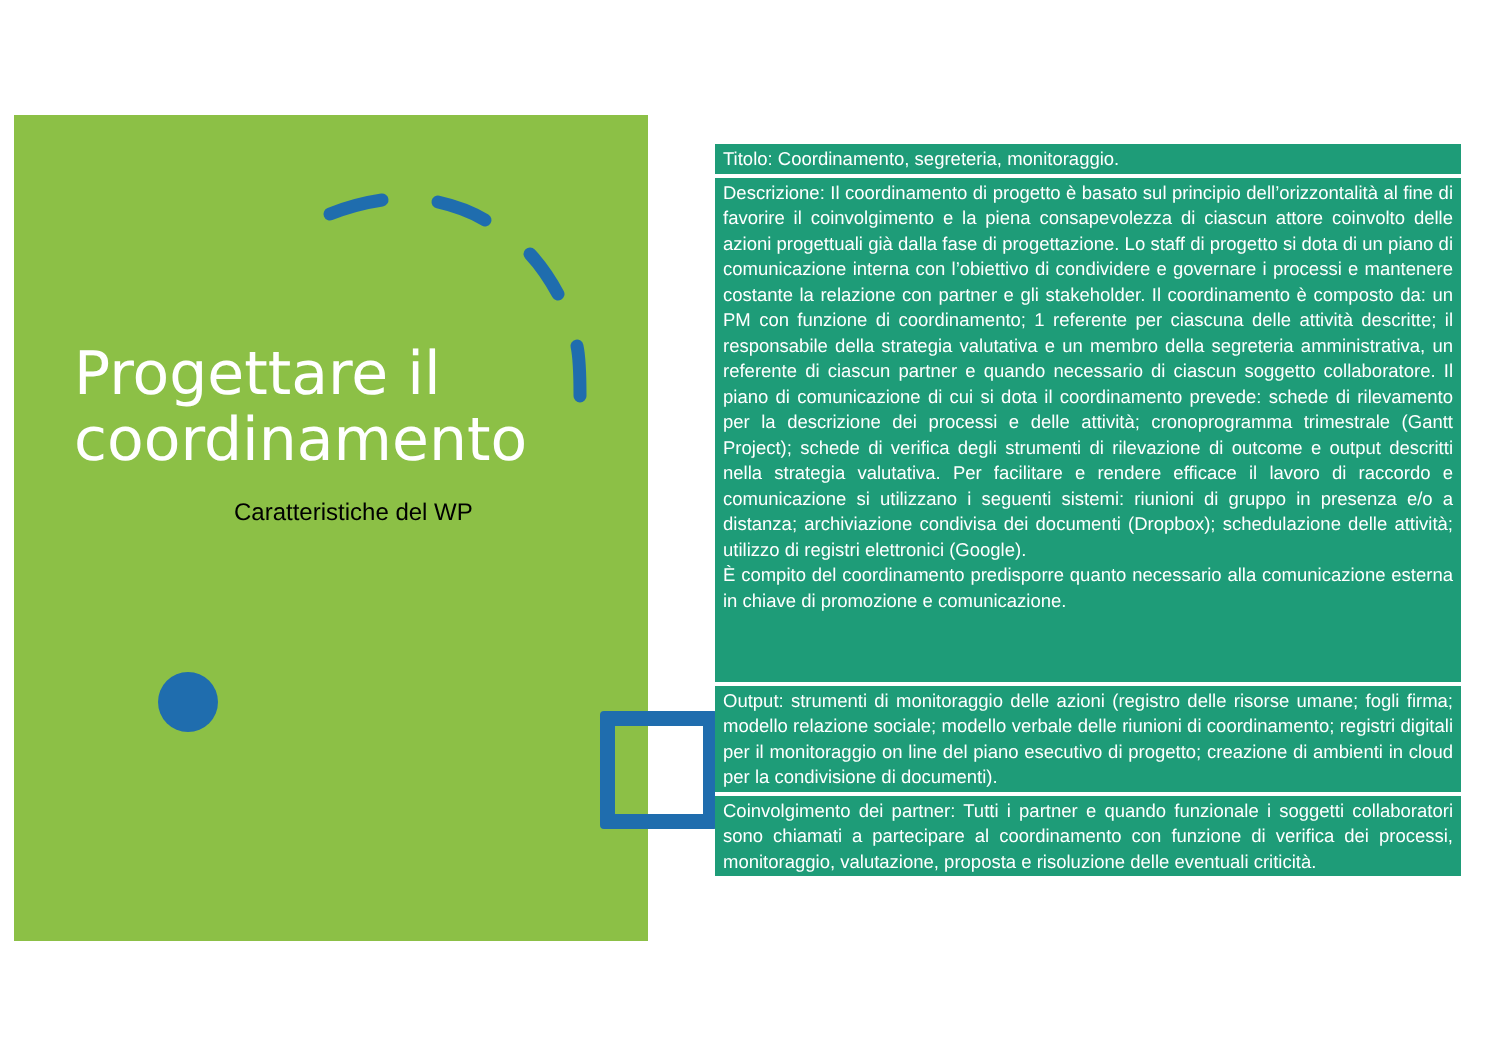Progettare il coordinamento
Caratteristiche del WP
| Titolo: Coordinamento, segreteria, monitoraggio. |
| Descrizione: Il coordinamento di progetto è basato sul principio dell’orizzontalità al fine di favorire il coinvolgimento e la piena consapevolezza di ciascun attore coinvolto delle azioni progettuali già dalla fase di progettazione. Lo staff di progetto si dota di un piano di comunicazione interna con l’obiettivo di condividere e governare i processi e mantenere costante la relazione con partner e gli stakeholder. Il coordinamento è composto da: un PM con funzione di coordinamento; 1 referente per ciascuna delle attività descritte; il responsabile della strategia valutativa e un membro della segreteria amministrativa, un referente di ciascun partner e quando necessario di ciascun soggetto collaboratore. Il piano di comunicazione di cui si dota il coordinamento prevede: schede di rilevamento per la descrizione dei processi e delle attività; cronoprogramma trimestrale (Gantt Project); schede di verifica degli strumenti di rilevazione di outcome e output descritti nella strategia valutativa. Per facilitare e rendere efficace il lavoro di raccordo e comunicazione si utilizzano i seguenti sistemi: riunioni di gruppo in presenza e/o a distanza; archiviazione condivisa dei documenti (Dropbox); schedulazione delle attività; utilizzo di registri elettronici (Google). È compito del coordinamento predisporre quanto necessario alla comunicazione esterna in chiave di promozione e comunicazione. |
| Output: strumenti di monitoraggio delle azioni (registro delle risorse umane; fogli firma; modello relazione sociale; modello verbale delle riunioni di coordinamento; registri digitali per il monitoraggio on line del piano esecutivo di progetto; creazione di ambienti in cloud per la condivisione di documenti). |
| Coinvolgimento dei partner: Tutti i partner e quando funzionale i soggetti collaboratori sono chiamati a partecipare al coordinamento con funzione di verifica dei processi, monitoraggio, valutazione, proposta e risoluzione delle eventuali criticità. |